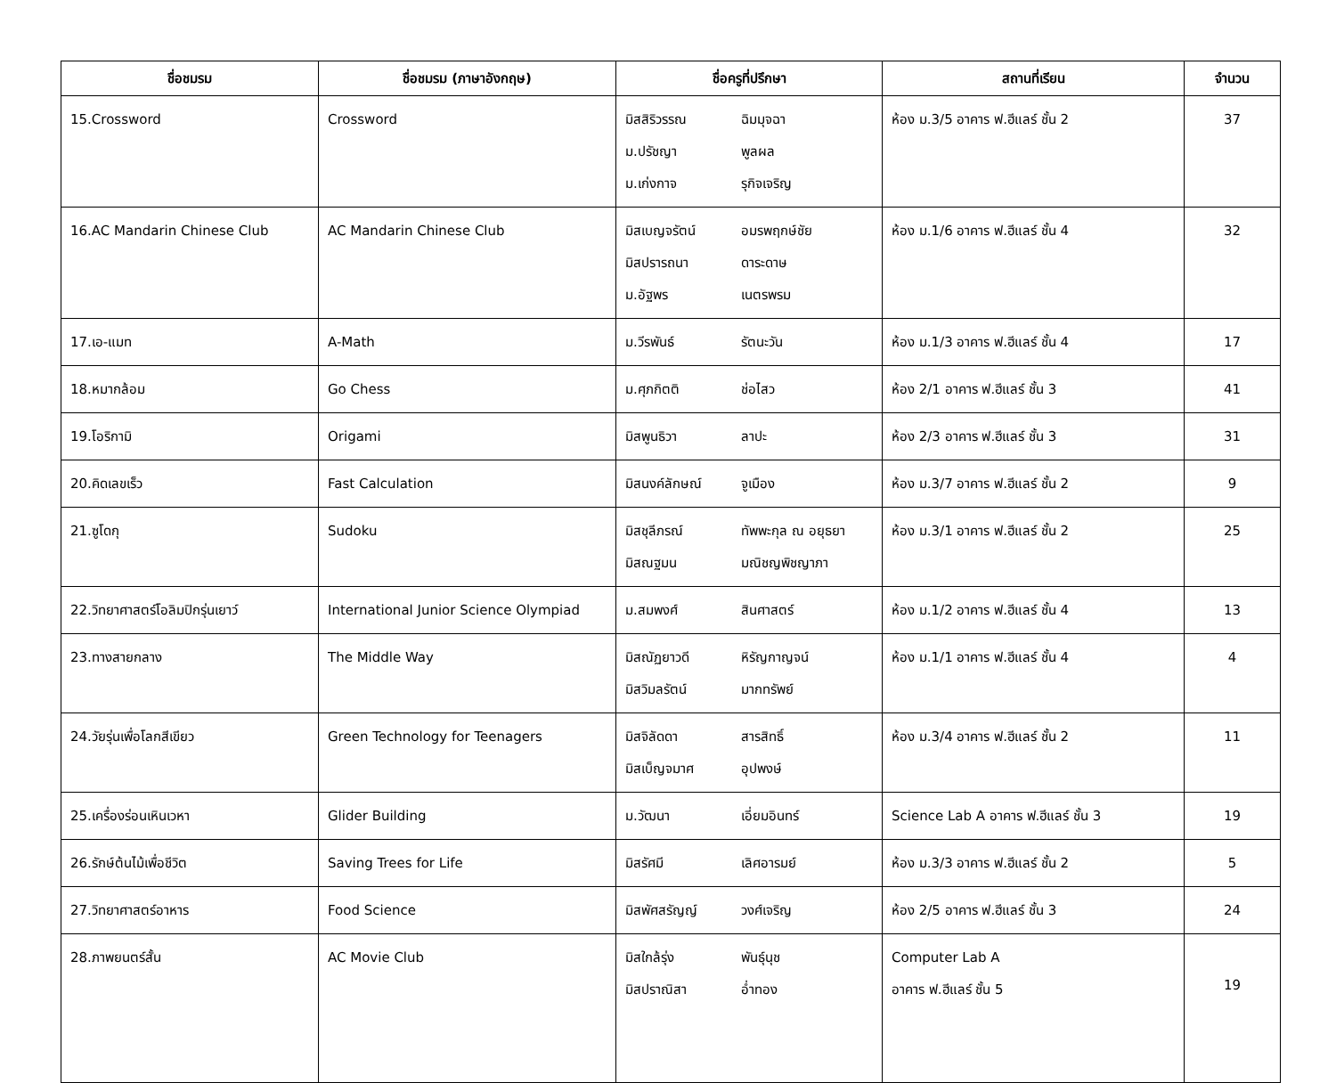| ชื่อชมรม | ชื่อชมรม (ภาษาอังกฤษ) | ชื่อครูที่ปรึกษา | สถานที่เรียน | จำนวน |
| --- | --- | --- | --- | --- |
| 15.Crossword | Crossword | มิสสิริวรรณ ฉิมมุจฉา ม.ปรัชญา พูลผล ม.เก่งกาจ รุกิจเจริญ | ห้อง ม.3/5 อาคาร ฟ.ฮีแลร์ ชั้น 2 | 37 |
| 16.AC Mandarin Chinese Club | AC Mandarin Chinese Club | มิสเบญจรัตน์ อมรพฤกษ์ชัย มิสปรารถนา ดาระดาษ ม.อัฐพร เนตรพรม | ห้อง ม.1/6 อาคาร ฟ.ฮีแลร์ ชั้น 4 | 32 |
| 17.เอ-แมท | A-Math | ม.วีรพันธ์ รัตนะวัน | ห้อง ม.1/3 อาคาร ฟ.ฮีแลร์ ชั้น 4 | 17 |
| 18.หมากล้อม | Go Chess | ม.ศุภกิตติ ช่อไสว | ห้อง 2/1 อาคาร ฟ.ฮีแลร์ ชั้น 3 | 41 |
| 19.โอริกามิ | Origami | มิสพูนธิวา ลาปะ | ห้อง 2/3 อาคาร ฟ.ฮีแลร์ ชั้น 3 | 31 |
| 20.คิดเลขเร็ว | Fast Calculation | มิสนงค์ลักษณ์ จูเมือง | ห้อง ม.3/7 อาคาร ฟ.ฮีแลร์ ชั้น 2 | 9 |
| 21.ซูโดกุ | Sudoku | มิสชุลีภรณ์ ทัพพะกุล ณ อยุธยา มิสณฐมน มณิชญพิชญาภา | ห้อง ม.3/1 อาคาร ฟ.ฮีแลร์ ชั้น 2 | 25 |
| 22.วิทยาศาสตร์โอลิมปิกรุ่นเยาว์ | International Junior Science Olympiad | ม.สมพงศ์ สินศาสตร์ | ห้อง ม.1/2 อาคาร ฟ.ฮีแลร์ ชั้น 4 | 13 |
| 23.ทางสายกลาง | The Middle Way | มิสณัฏยาวดี หิรัญกาญจน์ มิสวิมลรัตน์ มากทรัพย์ | ห้อง ม.1/1 อาคาร ฟ.ฮีแลร์ ชั้น 4 | 4 |
| 24.วัยรุ่นเพื่อโลกสีเขียว | Green Technology for Teenagers | มิสจิลัดดา สารสิทธิ์ มิสเบ็ญจมาศ อุปพงษ์ | ห้อง ม.3/4 อาคาร ฟ.ฮีแลร์ ชั้น 2 | 11 |
| 25.เครื่องร่อนเหินเวหา | Glider Building | ม.วัฒนา เอี่ยมอินทร์ | Science Lab A อาคาร ฟ.ฮีแลร์ ชั้น 3 | 19 |
| 26.รักษ์ต้นไม้เพื่อชีวิต | Saving Trees for Life | มิสรัศมี เลิศอารมย์ | ห้อง ม.3/3 อาคาร ฟ.ฮีแลร์ ชั้น 2 | 5 |
| 27.วิทยาศาสตร์อาหาร | Food Science | มิสพัศสรัญญ์ วงศ์เจริญ | ห้อง 2/5 อาคาร ฟ.ฮีแลร์ ชั้น 3 | 24 |
| 28.ภาพยนตร์สั้น | AC Movie Club | มิสใกล้รุ่ง พันธุ์นุช มิสปราณิสา อ่ำทอง | Computer Lab A อาคาร ฟ.ฮีแลร์ ชั้น 5 | 19 |